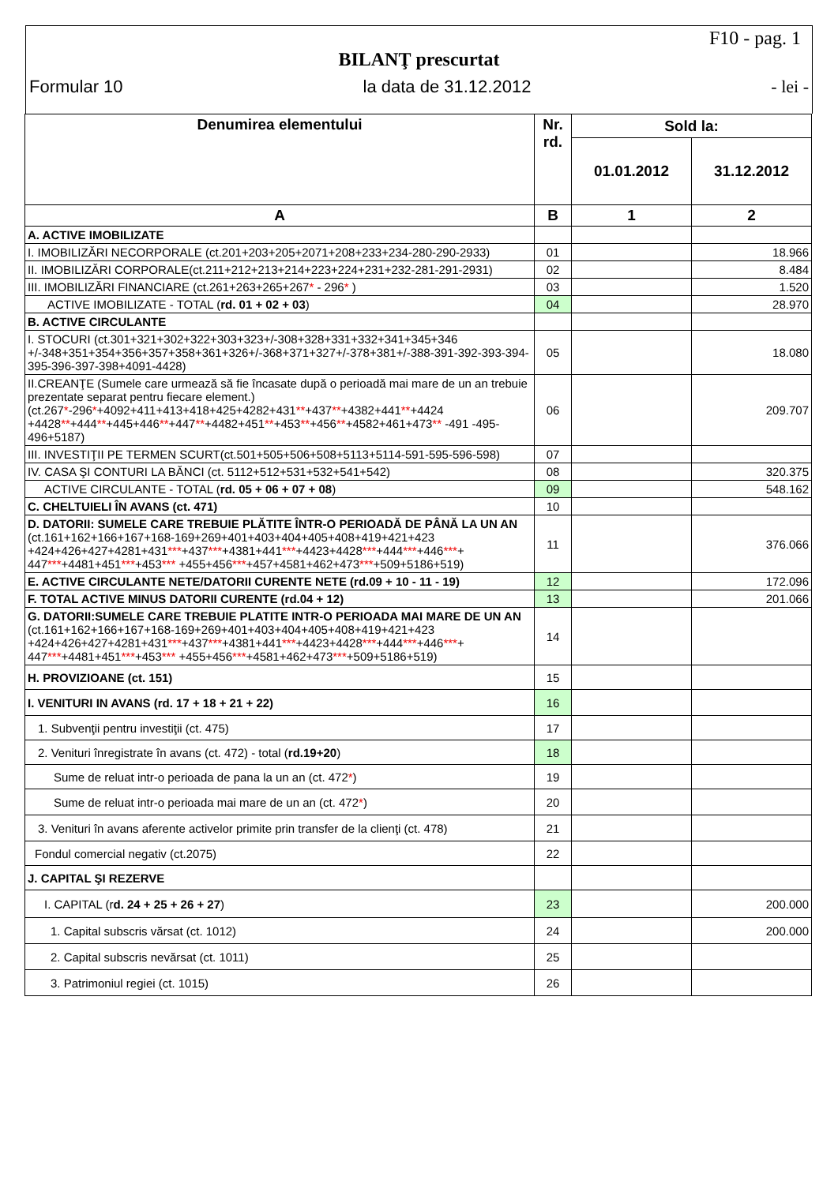F10 - pag. 1
BILANŢ prescurtat
Formular 10 la data de 31.12.2012 - lei -
| Denumirea elementului | Nr. rd. | Sold la: | |
| --- | --- | --- | --- |
| | | 01.01.2012 | 31.12.2012 |
| A | B | 1 | 2 |
| A. ACTIVE IMOBILIZATE | | | |
| I. IMOBILIZĂRI NECORPORALE (ct.201+203+205+2071+208+233+234-280-290-2933) | 01 | | 18.966 |
| II. IMOBILIZĂRI CORPORALE(ct.211+212+213+214+223+224+231+232-281-291-2931) | 02 | | 8.484 |
| III. IMOBILIZĂRI FINANCIARE (ct.261+263+265+267 * - 296 * ) | 03 | | 1.520 |
| ACTIVE IMOBILIZATE - TOTAL ( rd. 01 + 02 + 03 ) | 04 | | 28.970 |
| B. ACTIVE CIRCULANTE | | | |
| I. STOCURI (ct.301+321+302+322+303+323+/-308+328+331+332+341+345+346 +/-348+351+354+356+357+358+361+326+/-368+371+327+/-378+381+/-388-391-392-393-394-395-396-397-398+4091-4428) | 05 | | 18.080 |
| II.CREANŢE (Sumele care urmează să fie încasate după o perioadă mai mare de un an trebuie prezentate separat pentru fiecare element.) (ct.267 * -296 * +4092+411+413+418+425+4282+431 ** +437 ** +4382+441 ** +4424 +4428 ** +444 ** +445+446 ** +447 ** +4482+451 ** +453 ** +456 ** +4582+461+473 ** -491 -495-496+5187) | 06 | | 209.707 |
| III. INVESTIŢII PE TERMEN SCURT(ct.501+505+506+508+5113+5114-591-595-596-598) | 07 | | |
| IV. CASA ŞI CONTURI LA BĂNCI (ct. 5112+512+531+532+541+542) | 08 | | 320.375 |
| ACTIVE CIRCULANTE - TOTAL ( rd. 05 + 06 + 07 + 08 ) | 09 | | 548.162 |
| C. CHELTUIELI ÎN AVANS (ct. 471) | 10 | | |
| D. DATORII: SUMELE CARE TREBUIE PLĂTITE ÎNTR-O PERIOADĂ DE PÂNĂ LA UN AN (ct.161+162+166+167+168-169+269+401+403+404+405+408+419+421+423 +424+426+427+4281+431 *** +437 *** +4381+441 *** +4423+4428 *** +444 *** +446 *** + 447 *** +4481+451 *** +453 *** +455+456 *** +457+4581+462+473 *** +509+5186+519) | 11 | | 376.066 |
| E. ACTIVE CIRCULANTE NETE/DATORII CURENTE NETE (rd.09 + 10 - 11 - 19) | 12 | | 172.096 |
| F. TOTAL ACTIVE MINUS DATORII CURENTE (rd.04 + 12) | 13 | | 201.066 |
| G. DATORII:SUMELE CARE TREBUIE PLATITE INTR-O PERIOADA MAI MARE DE UN AN (ct.161+162+166+167+168-169+269+401+403+404+405+408+419+421+423 +424+426+427+4281+431 *** +437 *** +4381+441 *** +4423+4428 *** +444 *** +446 *** + 447 *** +4481+451 *** +453 *** +455+456 *** +4581+462+473 *** +509+5186+519) | 14 | | |
| H. PROVIZIOANE (ct. 151) | 15 | | |
| I. VENITURI IN AVANS (rd. 17 + 18 + 21 + 22) | 16 | | |
| 1. Subvenţii pentru investiţii (ct. 475) | 17 | | |
| 2. Venituri înregistrate în avans (ct. 472) - total ( rd.19+20 ) | 18 | | |
| Sume de reluat intr-o perioada de pana la un an (ct. 472 * ) | 19 | | |
| Sume de reluat intr-o perioada mai mare de un an (ct. 472 * ) | 20 | | |
| 3. Venituri în avans aferente activelor primite prin transfer de la clienţi (ct. 478) | 21 | | |
| Fondul comercial negativ (ct.2075) | 22 | | |
| J. CAPITAL ŞI REZERVE | | | |
| I. CAPITAL (r d. 24 + 25 + 26 + 27 ) | 23 | | 200.000 |
| 1. Capital subscris vărsat (ct. 1012) | 24 | | 200.000 |
| 2. Capital subscris nevărsat (ct. 1011) | 25 | | |
| 3. Patrimoniul regiei (ct. 1015) | 26 | | |